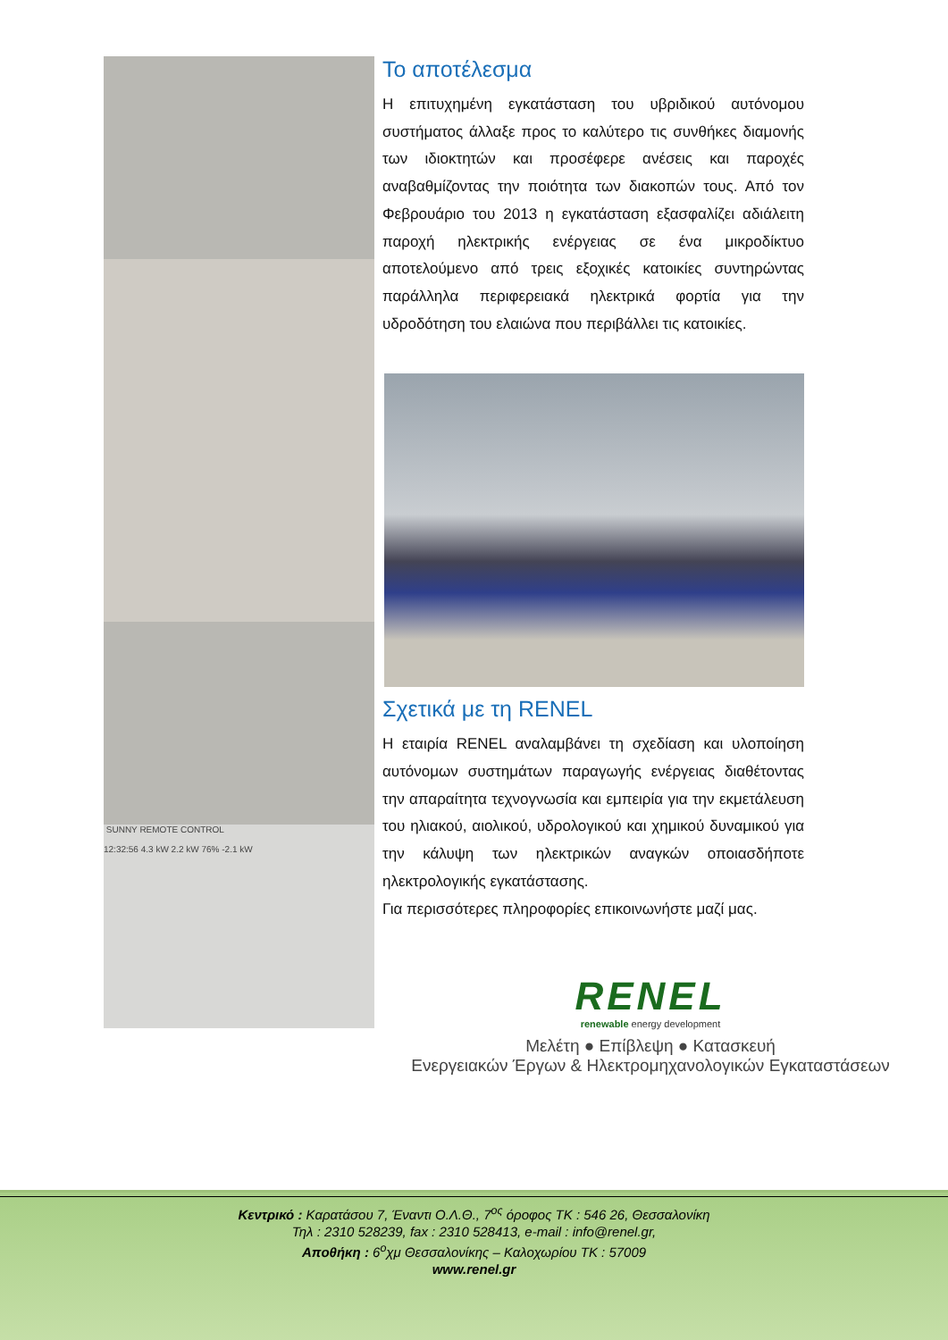SUNNY REMOTE CONTROL
12:32:56 4.3 kW 2.2 kW 76% -2.1 kW
Το αποτέλεσμα
Η επιτυχημένη εγκατάσταση του υβριδικού αυτόνομου συστήματος άλλαξε προς το καλύτερο τις συνθήκες διαμονής των ιδιοκτητών και προσέφερε ανέσεις και παροχές αναβαθμίζοντας την ποιότητα των διακοπών τους. Από τον Φεβρουάριο του 2013 η εγκατάσταση εξασφαλίζει αδιάλειτη παροχή ηλεκτρικής ενέργειας σε ένα μικροδίκτυο αποτελούμενο από τρεις εξοχικές κατοικίες συντηρώντας παράλληλα περιφερειακά ηλεκτρικά φορτία για την υδροδότηση του ελαιώνα που περιβάλλει τις κατοικίες.
Σχετικά με τη RENEL
Η εταιρία RENEL αναλαμβάνει τη σχεδίαση και υλοποίηση αυτόνομων συστημάτων παραγωγής ενέργειας διαθέτοντας την απαραίτητα τεχνογνωσία και εμπειρία για την εκμετάλευση του ηλιακού, αιολικού, υδρολογικού και χημικού δυναμικού για την κάλυψη των ηλεκτρικών αναγκών οποιασδήποτε ηλεκτρολογικής εγκατάστασης.
Για περισσότερες πληροφορίες επικοινωνήστε μαζί μας.
RENEL
renewable energy development
Μελέτη ● Επίβλεψη ● Κατασκευή
Ενεργειακών Έργων & Ηλεκτρομηχανολογικών Εγκαταστάσεων
Κεντρικό : Καρατάσου 7, Έναντι Ο.Λ.Θ., 7<sup>ος</sup> όροφος ΤΚ : 546 26, Θεσσαλονίκη
Τηλ : 2310 528239, fax : 2310 528413, e-mail : info@renel.gr,
Αποθήκη : 6<sup>ο</sup>χμ Θεσσαλονίκης – Καλοχωρίου ΤΚ : 57009
www.renel.gr